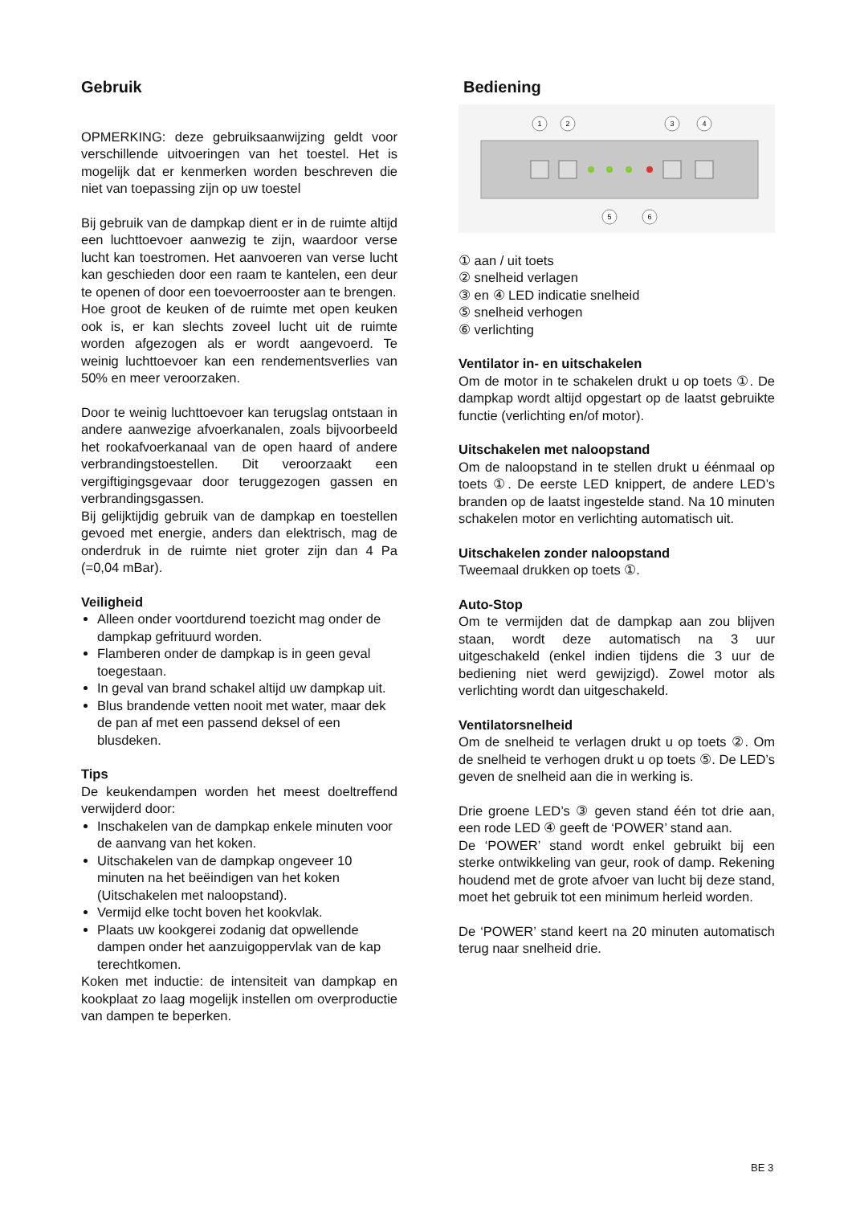Gebruik
OPMERKING: deze gebruiksaanwijzing geldt voor verschillende uitvoeringen van het toestel. Het is mogelijk dat er kenmerken worden beschreven die niet van toepassing zijn op uw toestel
Bij gebruik van de dampkap dient er in de ruimte altijd een luchttoevoer aanwezig te zijn, waardoor verse lucht kan toestromen. Het aanvoeren van verse lucht kan geschieden door een raam te kantelen, een deur te openen of door een toevoerrooster aan te brengen.
Hoe groot de keuken of de ruimte met open keuken ook is, er kan slechts zoveel lucht uit de ruimte worden afgezogen als er wordt aangevoerd. Te weinig luchttoevoer kan een rendementsverlies van 50% en meer veroorzaken.
Door te weinig luchttoevoer kan terugslag ontstaan in andere aanwezige afvoerkanalen, zoals bijvoorbeeld het rookafvoerkanaal van de open haard of andere verbrandingstoestellen. Dit veroorzaakt een vergiftigingsgevaar door teruggezogen gassen en verbrandingsgassen.
Bij gelijktijdig gebruik van de dampkap en toestellen gevoed met energie, anders dan elektrisch, mag de onderdruk in de ruimte niet groter zijn dan 4 Pa (=0,04 mBar).
Veiligheid
Alleen onder voortdurend toezicht mag onder de dampkap gefrituurd worden.
Flamberen onder de dampkap is in geen geval toegestaan.
In geval van brand schakel altijd uw dampkap uit.
Blus brandende vetten nooit met water, maar dek de pan af met een passend deksel of een blusdeken.
Tips
De keukendampen worden het meest doeltreffend verwijderd door:
Inschakelen van de dampkap enkele minuten voor de aanvang van het koken.
Uitschakelen van de dampkap ongeveer 10 minuten na het beëindigen van het koken (Uitschakelen met naloopstand).
Vermijd elke tocht boven het kookvlak.
Plaats uw kookgerei zodanig dat opwellende dampen onder het aanzuigoppervlak van de kap terechtkomen.
Koken met inductie: de intensiteit van dampkap en kookplaat zo laag mogelijk instellen om overproductie van dampen te beperken.
Bediening
1
2
3
4
5
6
① aan / uit toets
② snelheid verlagen
③ en ④ LED indicatie snelheid
⑤ snelheid verhogen
⑥ verlichting
Ventilator in- en uitschakelen
Om de motor in te schakelen drukt u op toets ①. De dampkap wordt altijd opgestart op de laatst gebruikte functie (verlichting en/of motor).
Uitschakelen met naloopstand
Om de naloopstand in te stellen drukt u éénmaal op toets ①. De eerste LED knippert, de andere LED’s branden op de laatst ingestelde stand. Na 10 minuten schakelen motor en verlichting automatisch uit.
Uitschakelen zonder naloopstand
Tweemaal drukken op toets ①.
Auto-Stop
Om te vermijden dat de dampkap aan zou blijven staan, wordt deze automatisch na 3 uur uitgeschakeld (enkel indien tijdens die 3 uur de bediening niet werd gewijzigd). Zowel motor als verlichting wordt dan uitgeschakeld.
Ventilatorsnelheid
Om de snelheid te verlagen drukt u op toets ②. Om de snelheid te verhogen drukt u op toets ⑤. De LED’s geven de snelheid aan die in werking is.
Drie groene LED’s ③ geven stand één tot drie aan, een rode LED ④ geeft de ‘POWER’ stand aan.
De ‘POWER’ stand wordt enkel gebruikt bij een sterke ontwikkeling van geur, rook of damp. Rekening houdend met de grote afvoer van lucht bij deze stand, moet het gebruik tot een minimum herleid worden.
De ‘POWER’ stand keert na 20 minuten automatisch terug naar snelheid drie.
BE 3